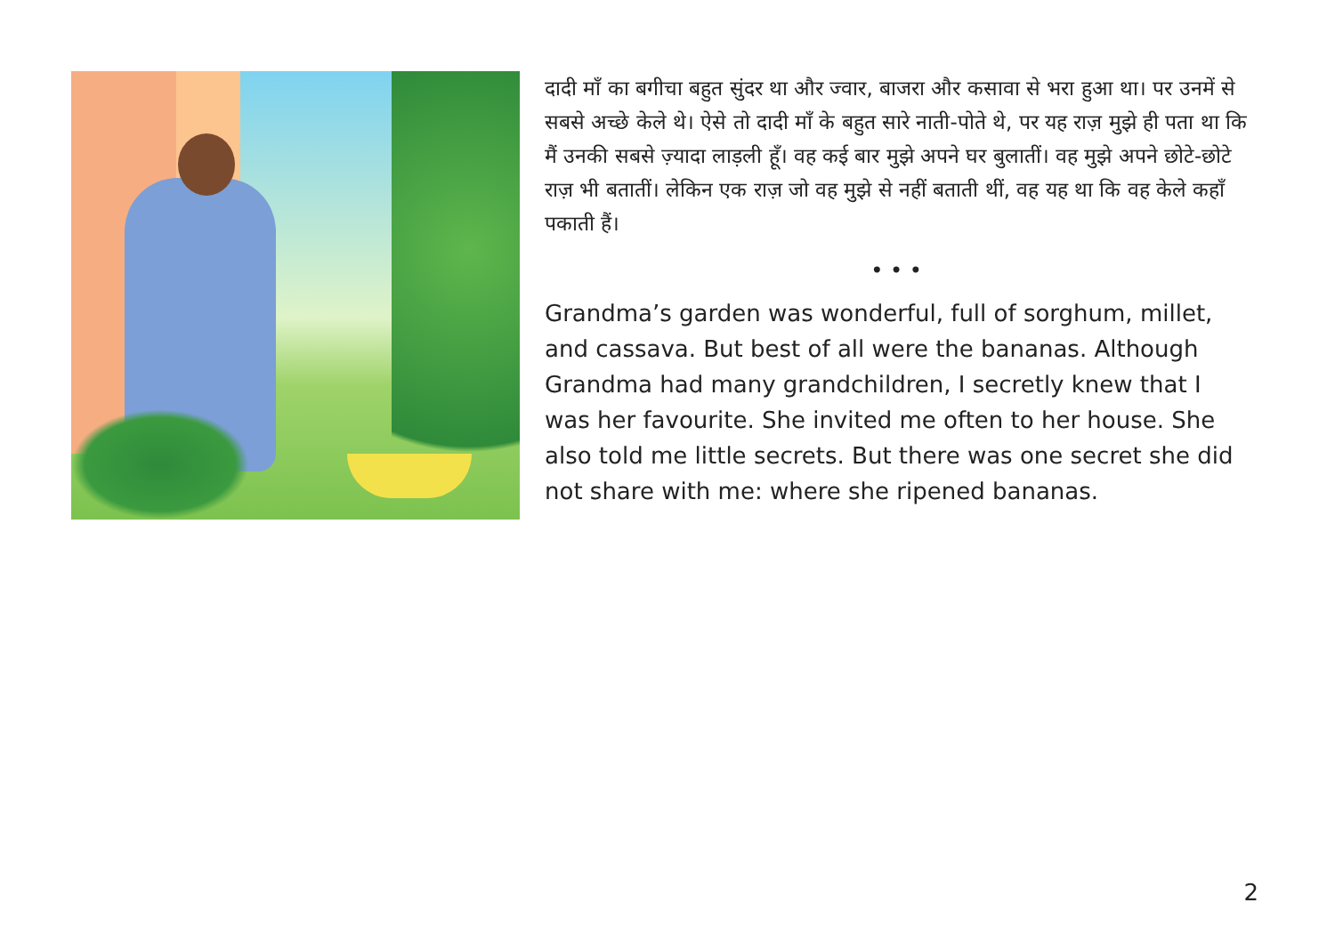दादी माँ का बगीचा बहुत सुंदर था और ज्वार, बाजरा और कसावा से भरा हुआ था। पर उनमें से सबसे अच्छे केले थे। ऐसे तो दादी माँ के बहुत सारे नाती-पोते थे, पर यह राज़ मुझे ही पता था कि मैं उनकी सबसे ज़्यादा लाड़ली हूँ। वह कई बार मुझे अपने घर बुलातीं। वह मुझे अपने छोटे-छोटे राज़ भी बतातीं। लेकिन एक राज़ जो वह मुझे से नहीं बताती थीं, वह यह था कि वह केले कहाँ पकाती हैं।
• • •
Grandma’s garden was wonderful, full of sorghum, millet, and cassava. But best of all were the bananas. Although Grandma had many grandchildren, I secretly knew that I was her favourite. She invited me often to her house. She also told me little secrets. But there was one secret she did not share with me: where she ripened bananas.
2